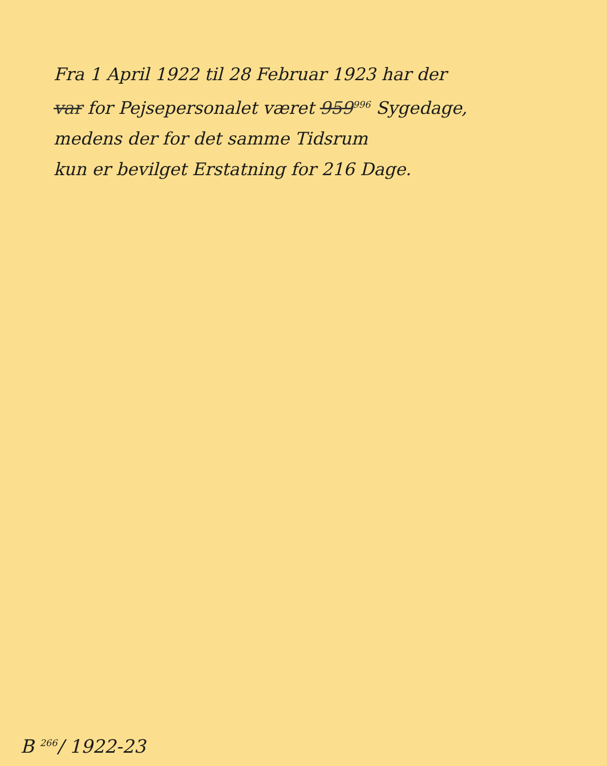Fra 1 April 1922 til 28 Februar 1923 har der
var for Pejsepersonalet været 959<sup>996</sup> Sygedage,
medens der for det samme Tidsrum
kun er bevilget Erstatning for 216 Dage.
B <sup>266</sup>/ 1922-23